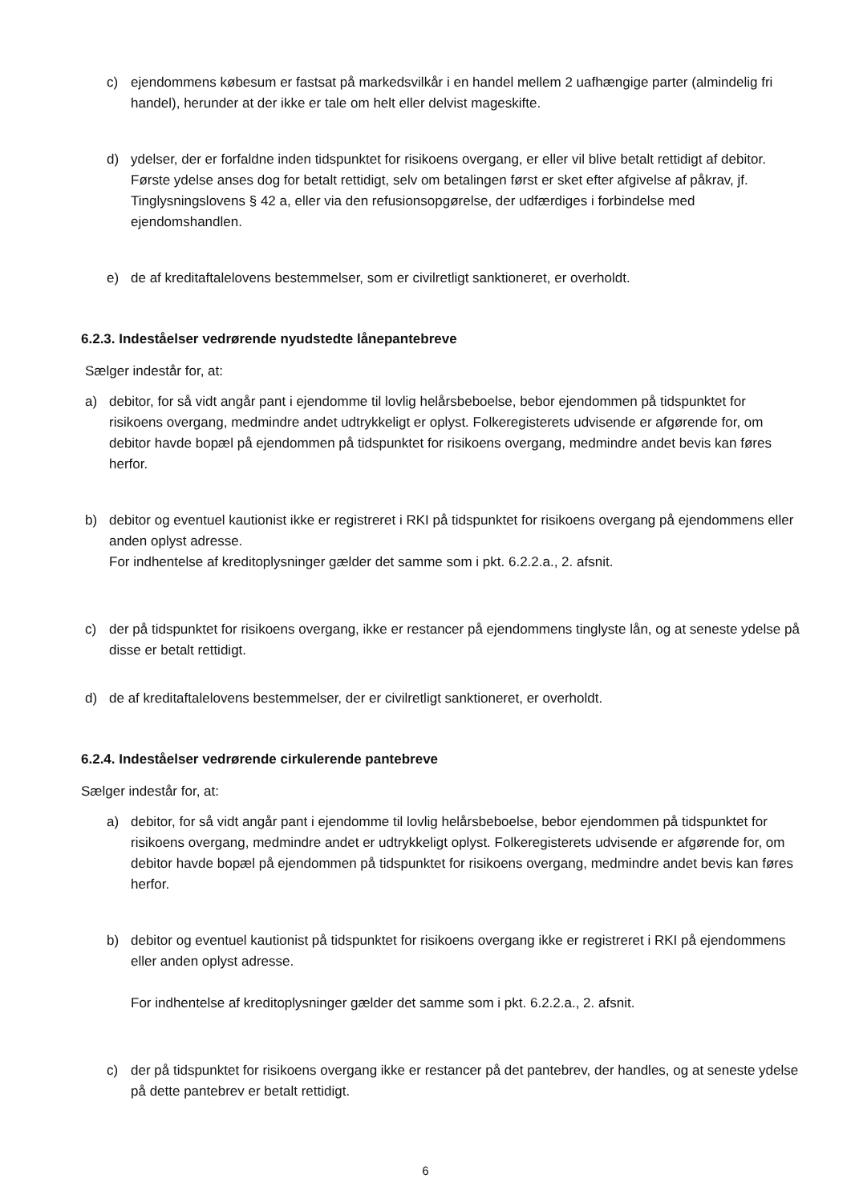c) ejendommens købesum er fastsat på markedsvilkår i en handel mellem 2 uafhængige parter (almindelig fri handel), herunder at der ikke er tale om helt eller delvist mageskifte.
d) ydelser, der er forfaldne inden tidspunktet for risikoens overgang, er eller vil blive betalt rettidigt af debitor. Første ydelse anses dog for betalt rettidigt, selv om betalingen først er sket efter afgivelse af påkrav, jf. Tinglysningslovens § 42 a, eller via den refusionsopgørelse, der udfærdiges i forbindelse med ejendomshandlen.
e) de af kreditaftalelovens bestemmelser, som er civilretligt sanktioneret, er overholdt.
6.2.3. Indeståelser vedrørende nyudstedte lånepantebreve
Sælger indestår for, at:
a) debitor, for så vidt angår pant i ejendomme til lovlig helårsbeboelse, bebor ejendommen på tidspunktet for risikoens overgang, medmindre andet udtrykkeligt er oplyst. Folkeregisterets udvisende er afgørende for, om debitor havde bopæl på ejendommen på tidspunktet for risikoens overgang, medmindre andet bevis kan føres herfor.
b) debitor og eventuel kautionist ikke er registreret i RKI på tidspunktet for risikoens overgang på ejendommens eller anden oplyst adresse.
For indhentelse af kreditoplysninger gælder det samme som i pkt. 6.2.2.a., 2. afsnit.
c) der på tidspunktet for risikoens overgang, ikke er restancer på ejendommens tinglyste lån, og at seneste ydelse på disse er betalt rettidigt.
d) de af kreditaftalelovens bestemmelser, der er civilretligt sanktioneret, er overholdt.
6.2.4. Indeståelser vedrørende cirkulerende pantebreve
Sælger indestår for, at:
a) debitor, for så vidt angår pant i ejendomme til lovlig helårsbeboelse, bebor ejendommen på tidspunktet for risikoens overgang, medmindre andet er udtrykkeligt oplyst. Folkeregisterets udvisende er afgørende for, om debitor havde bopæl på ejendommen på tidspunktet for risikoens overgang, medmindre andet bevis kan føres herfor.
b) debitor og eventuel kautionist på tidspunktet for risikoens overgang ikke er registreret i RKI på ejendommens eller anden oplyst adresse.
For indhentelse af kreditoplysninger gælder det samme som i pkt. 6.2.2.a., 2. afsnit.
c) der på tidspunktet for risikoens overgang ikke er restancer på det pantebrev, der handles, og at seneste ydelse på dette pantebrev er betalt rettidigt.
6